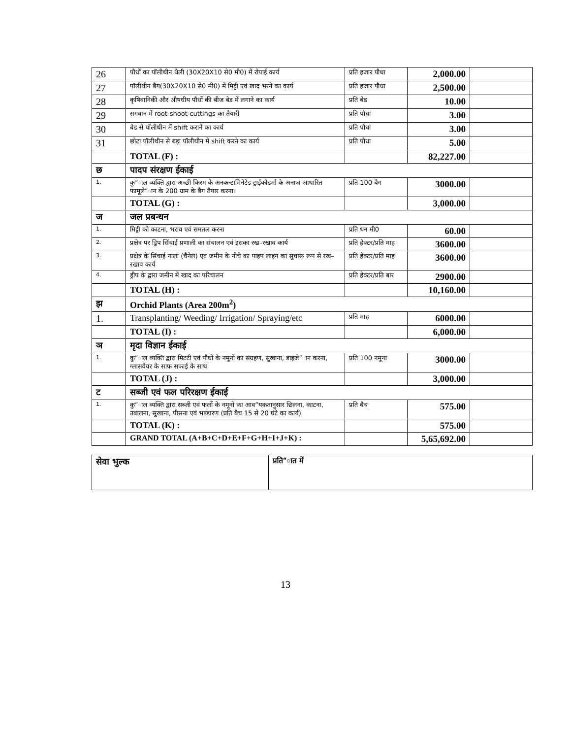| 26 | पौधों का पॉलीथीन थैली (30X20X10 से0 मी0) में रोपाई कार्य | प्रति हजार पौधा | 2,000.00 | |
| 27 | पॉलीथीन बैग(30X20X10 से0 मी0) में मिट्टी एवं खाद भरने का कार्य | प्रति हजार पौधा | 2,500.00 | |
| 28 | कृषिवानिकी और औषधीय पौधों की बीज बेड में लगाने का कार्य | प्रति बेड | 10.00 | |
| 29 | सगवान में root-shoot-cuttings का तैयारी | प्रति पौधा | 3.00 | |
| 30 | बेड से पॉलीथीन में shift कराने का कार्य | प्रति पौधा | 3.00 | |
| 31 | छोटा पॉलीथीन से बड़ा पॉलीथीन में shift करने का कार्य | प्रति पौधा | 5.00 | |
| | TOTAL (F) : | | 82,227.00 | |
| छ | पादप संरक्षण ईकाई | | | |
| 1. | कु”ाल व्यक्ति द्वारा अच्छी किस्म के अनकन्टामिनेटेड ट्राईकोडर्मा के अनाज आधारित फामूले”ान के 200 ग्राम के बैग तैयार करना। | प्रति 100 बैग | 3000.00 | |
| | TOTAL (G) : | | 3,000.00 | |
| ज | जल प्रबन्धन | | | |
| 1. | मिट्टी को काटना, भराव एवं समतल करना | प्रति धन मी0 | 60.00 | |
| 2. | प्रक्षेत्र पर ड्रिप सिंचाई प्रणाली का संचालन एवं इसका रख–रखाव कार्य | प्रति हेक्टर/प्रति माह | 3600.00 | |
| 3. | प्रक्षेत्र के सिंचाई नाला (चैनेल) एवं जमीन के नीचे का पाइप लाइन का सुचारू रूप से रख–रखाव कार्य | प्रति हेक्टर/प्रति माह | 3600.00 | |
| 4. | ड्रीप के द्वारा जमीन में खाद का परिचालन | प्रति हेक्टर/प्रति बार | 2900.00 | |
| | TOTAL (H) : | | 10,160.00 | |
| झ | Orchid Plants (Area 200m<sup>2</sup>) | | | |
| 1. | Transplanting/ Weeding/ Irrigation/ Spraying/etc | प्रति माह | 6000.00 | |
| | TOTAL (I) : | | 6,000.00 | |
| ञ | मृदा विज्ञान ईकाई | | | |
| 1. | कु”ाल व्यक्ति द्वारा मिटटी एवं पौधों के नमूनों का संग्रहण, सुखाना, डाइजे”ान करना, ग्लासवेयर के साफ सफाई के साथ | प्रति 100 नमूना | 3000.00 | |
| | TOTAL (J) : | | 3,000.00 | |
| ट | सब्जी एवं फल परिरक्षण ईकाई | | | |
| 1. | कु”ाल व्यक्ति द्वारा सब्जी एवं फलों के नमूनों का आव”यकतानुसार छिलना, काटना, उबालना, सुखाना, पीसना एवं भण्डारण (प्रति बैच 15 से 20 घंटे का कार्य) | प्रति बैच | 575.00 | |
| | TOTAL (K) : | | 575.00 | |
| | GRAND TOTAL (A+B+C+D+E+F+G+H+I+J+K) : | | 5,65,692.00 | |
| सेवा भुल्क | प्रति”ात में |
13